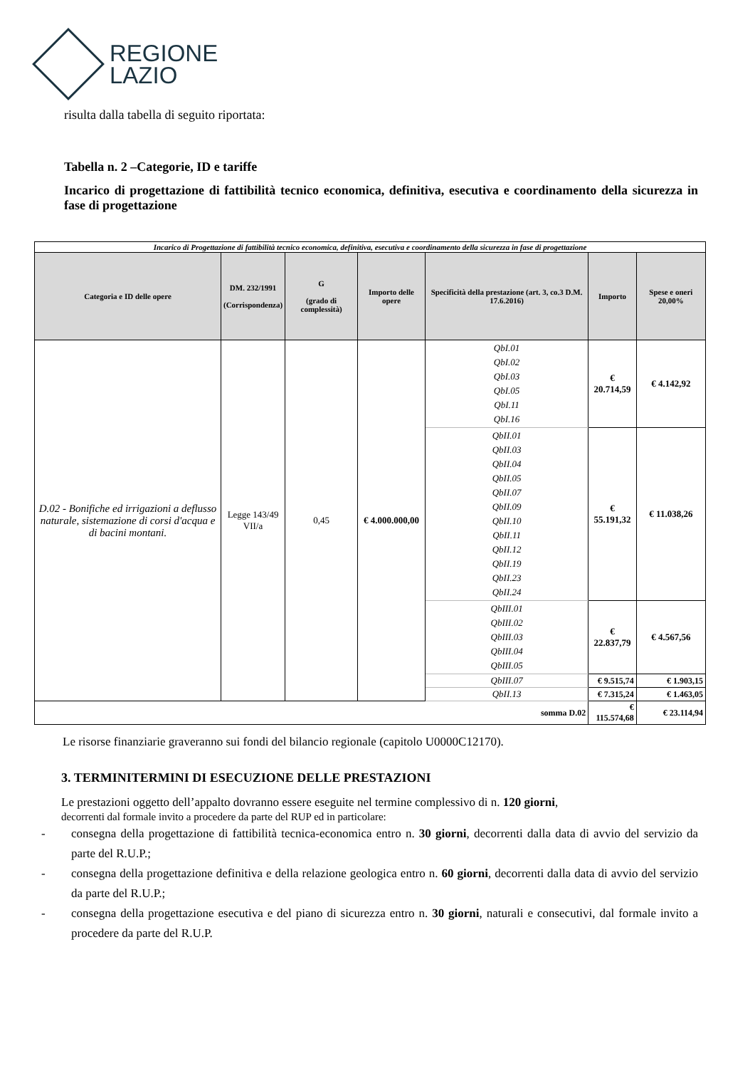REGIONE
LAZIO
risulta dalla tabella di seguito riportata:
Tabella n. 2 –Categorie, ID e tariffe
Incarico di progettazione di fattibilità tecnico economica, definitiva, esecutiva e coordinamento della sicurezza in fase di progettazione
| Incarico di Progettazione di fattibilità tecnico economica, definitiva, esecutiva e coordinamento della sicurezza in fase di progettazione | | | | | | |
| Categoria e ID delle opere | DM. 232/1991 (Corrispondenza) | G (grado di complessità) | Importo delle opere | Specificità della prestazione (art. 3, co.3 D.M. 17.6.2016) | Importo | Spese e oneri 20,00% |
| D.02 - Bonifiche ed irrigazioni a deflusso naturale, sistemazione di corsi d'acqua e di bacini montani. | Legge 143/49 VII/a | 0,45 | € 4.000.000,00 | QbI.01 QbI.02 QbI.03 QbI.05 QbI.11 QbI.16 | € 20.714,59 | € 4.142,92 |
| | | | | QbII.01 QbII.03 QbII.04 QbII.05 QbII.07 QbII.09 QbII.10 QbII.11 QbII.12 QbII.19 QbII.23 QbII.24 | € 55.191,32 | € 11.038,26 |
| | | | | QbIII.01 QbIII.02 QbIII.03 QbIII.04 QbIII.05 | € 22.837,79 | € 4.567,56 |
| | | | | QbIII.07 | € 9.515,74 | € 1.903,15 |
| | | | | QbII.13 | € 7.315,24 | € 1.463,05 |
| somma D.02 | | | | | € 115.574,68 | € 23.114,94 |
Le risorse finanziarie graveranno sui fondi del bilancio regionale (capitolo U0000C12170).
3. TERMINITERMINI DI ESECUZIONE DELLE PRESTAZIONI
Le prestazioni oggetto dell’appalto dovranno essere eseguite nel termine complessivo di n. 120 giorni,
decorrenti dal formale invito a procedere da parte del RUP ed in particolare:
- consegna della progettazione di fattibilità tecnica-economica entro n. 30 giorni, decorrenti dalla data di avvio del servizio da parte del R.U.P.;
- consegna della progettazione definitiva e della relazione geologica entro n. 60 giorni, decorrenti dalla data di avvio del servizio da parte del R.U.P.;
- consegna della progettazione esecutiva e del piano di sicurezza entro n. 30 giorni, naturali e consecutivi, dal formale invito a procedere da parte del R.U.P.